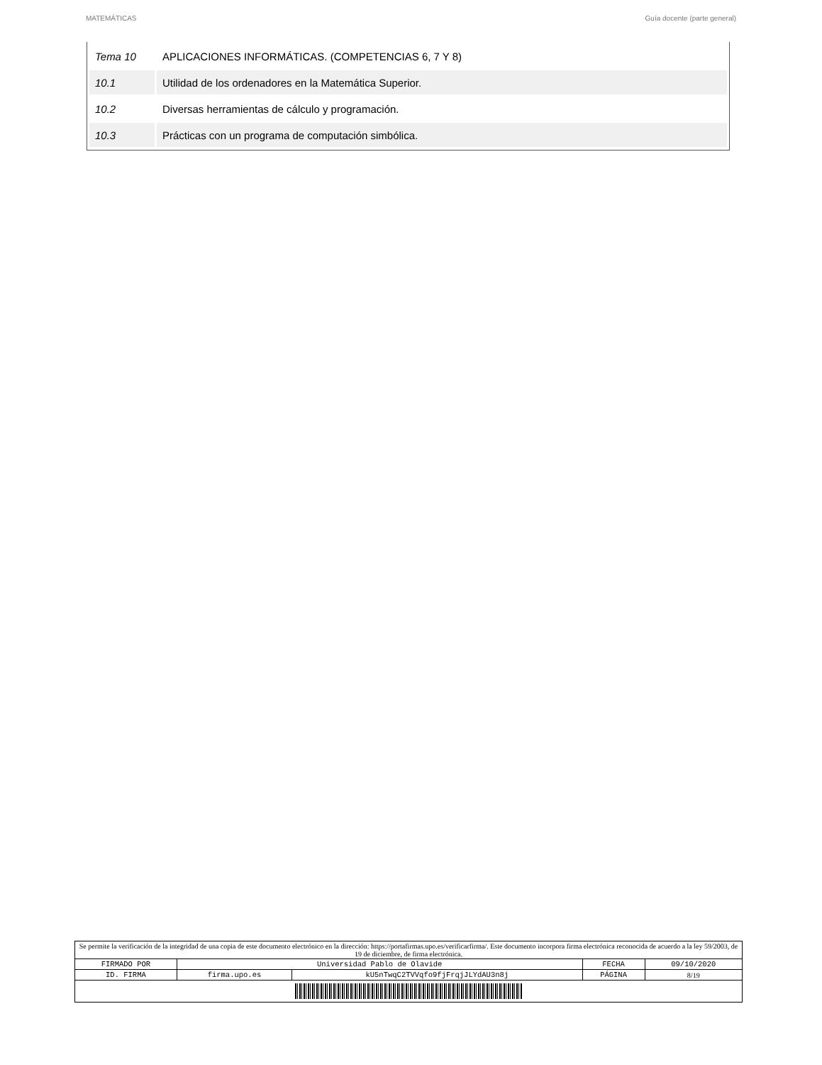MATEMÁTICAS Guía docente (parte general)
| Tema 10 | APLICACIONES INFORMÁTICAS. (COMPETENCIAS 6, 7 Y 8) |
| 10.1 | Utilidad de los ordenadores en la Matemática Superior. |
| 10.2 | Diversas herramientas de cálculo y programación. |
| 10.3 | Prácticas con un programa de computación simbólica. |
| Se permite la verificación de la integridad de una copia de este documento electrónico en la dirección: https://portafirmas.upo.es/verificarfirma/. Este documento incorpora firma electrónica reconocida de acuerdo a la ley 59/2003, de 19 de diciembre, de firma electrónica. | | | | |
| FIRMADO POR | Universidad Pablo de Olavide | | FECHA | 09/10/2020 |
| ID. FIRMA | firma.upo.es | kU5nTwqC2TVVqfo9fjFrqjJLYdAU3n8j | PÁGINA | 8/19 |